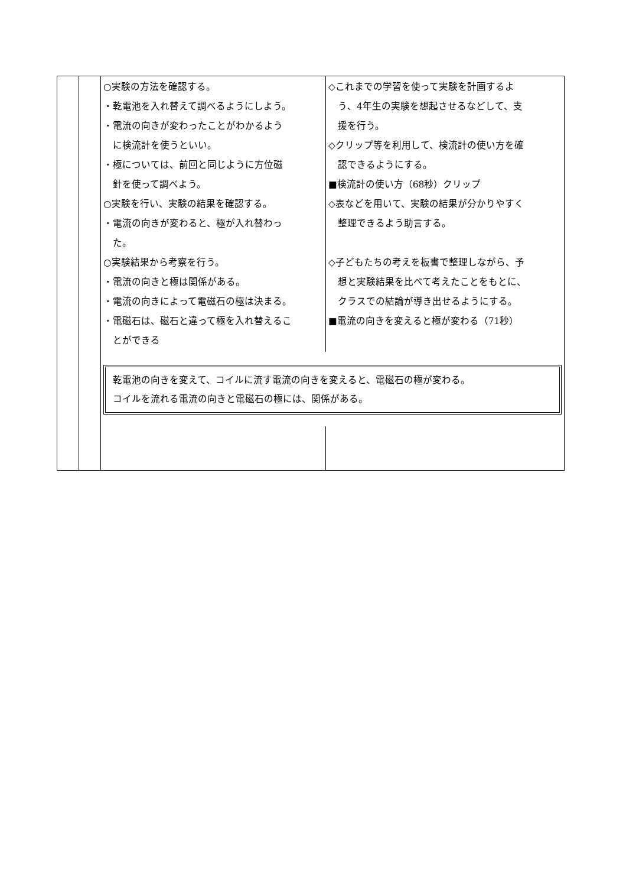| | | ○実験の方法を確認する。 ・乾電池を入れ替えて調べるようにしよう。 ・電流の向きが変わったことがわかるよう に検流計を使うといい。 ・極については、前回と同じように方位磁 針を使って調べよう。 ○実験を行い、実験の結果を確認する。 ・電流の向きが変わると、極が入れ替わっ た。 ○実験結果から考察を行う。 ・電流の向きと極は関係がある。 ・電流の向きによって電磁石の極は決まる。 ・電磁石は、磁石と違って極を入れ替えるこ とができる | ◇これまでの学習を使って実験を計画するよ う、4年生の実験を想起させるなどして、支 援を行う。 ◇クリップ等を利用して、検流計の使い方を確 認できるようにする。 ■検流計の使い方（68秒）クリップ ◇表などを用いて、実験の結果が分かりやすく 整理できるよう助言する。 ◇子どもたちの考えを板書で整理しながら、予 想と実験結果を比べて考えたことをもとに、 クラスでの結論が導き出せるようにする。 ■電流の向きを変えると極が変わる（71秒） |
| | | 乾電池の向きを変えて、コイルに流す電流の向きを変えると、電磁石の極が変わる。 コイルを流れる電流の向きと電磁石の極には、関係がある。 | |